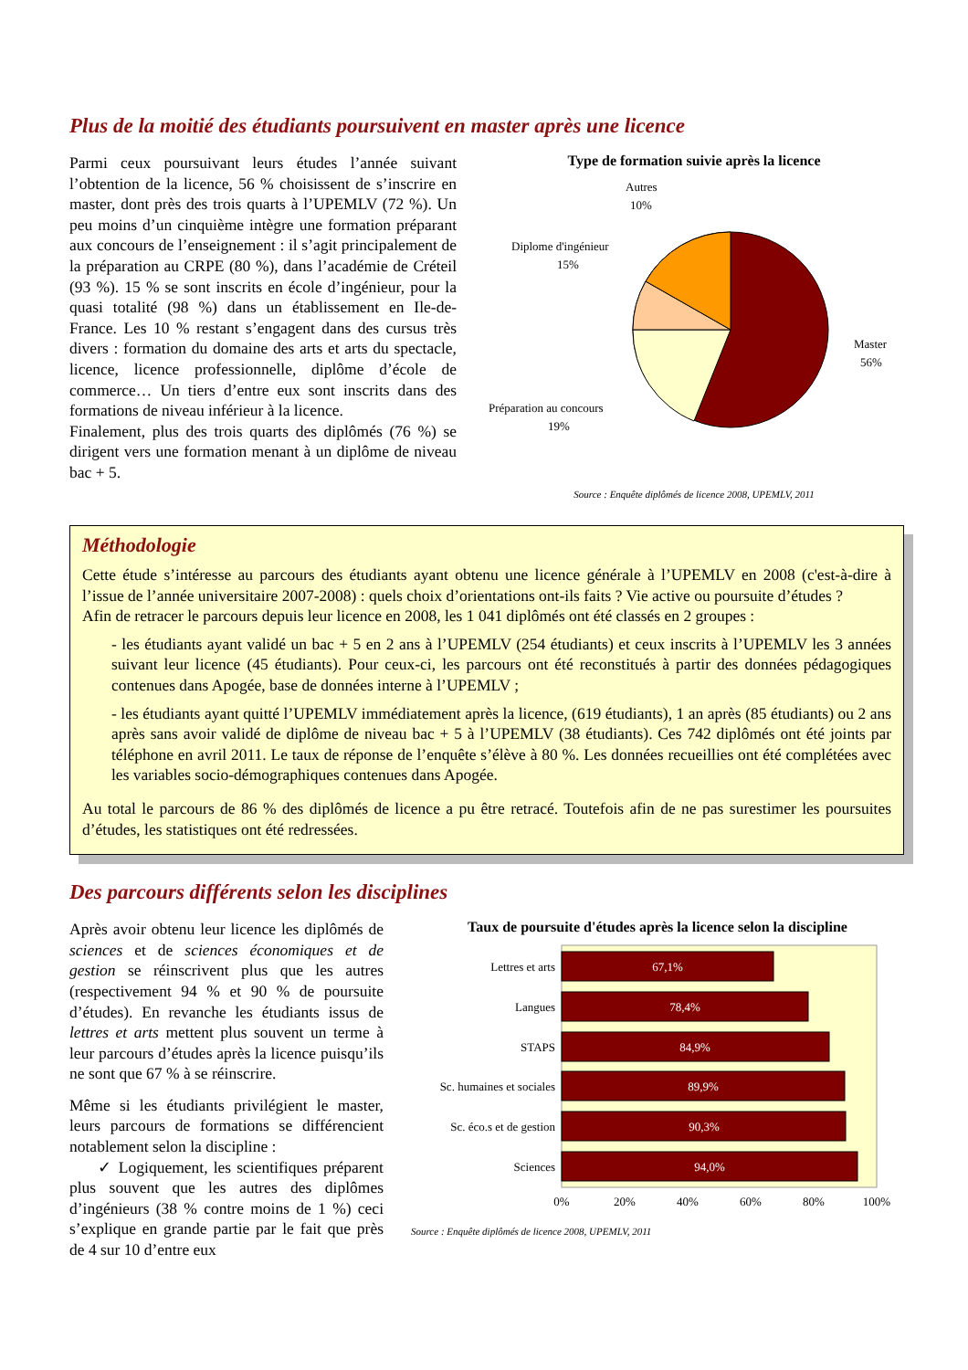Plus de la moitié des étudiants poursuivent en master après une licence
Parmi ceux poursuivant leurs études l’année suivant l’obtention de la licence, 56 % choisissent de s’inscrire en master, dont près des trois quarts à l’UPEMLV (72 %). Un peu moins d’un cinquième intègre une formation préparant aux concours de l’enseignement : il s’agit principalement de la préparation au CRPE (80 %), dans l’académie de Créteil (93 %). 15 % se sont inscrits en école d’ingénieur, pour la quasi totalité (98 %) dans un établissement en Ile-de-France. Les 10 % restant s’engagent dans des cursus très divers : formation du domaine des arts et arts du spectacle, licence, licence professionnelle, diplôme d’école de commerce… Un tiers d’entre eux sont inscrits dans des formations de niveau inférieur à la licence.
Finalement, plus des trois quarts des diplômés (76 %) se dirigent vers une formation menant à un diplôme de niveau bac + 5.
Type de formation suivie après la licence
Autres
10%
Diplome d'ingénieur
15%
Master
56%
Préparation au concours
19%
Source : Enquête diplômés de licence 2008, UPEMLV, 2011
Méthodologie
Cette étude s’intéresse au parcours des étudiants ayant obtenu une licence générale à l’UPEMLV en 2008 (c'est-à-dire à l’issue de l’année universitaire 2007-2008) : quels choix d’orientations ont-ils faits ? Vie active ou poursuite d’études ?
Afin de retracer le parcours depuis leur licence en 2008, les 1 041 diplômés ont été classés en 2 groupes :
- les étudiants ayant validé un bac + 5 en 2 ans à l’UPEMLV (254 étudiants) et ceux inscrits à l’UPEMLV les 3 années suivant leur licence (45 étudiants). Pour ceux-ci, les parcours ont été reconstitués à partir des données pédagogiques contenues dans Apogée, base de données interne à l’UPEMLV ;
- les étudiants ayant quitté l’UPEMLV immédiatement après la licence, (619 étudiants), 1 an après (85 étudiants) ou 2 ans après sans avoir validé de diplôme de niveau bac + 5 à l’UPEMLV (38 étudiants). Ces 742 diplômés ont été joints par téléphone en avril 2011. Le taux de réponse de l’enquête s’élève à 80 %. Les données recueillies ont été complétées avec les variables socio-démographiques contenues dans Apogée.
Au total le parcours de 86 % des diplômés de licence a pu être retracé. Toutefois afin de ne pas surestimer les poursuites d’études, les statistiques ont été redressées.
Des parcours différents selon les disciplines
Après avoir obtenu leur licence les diplômés de sciences et de sciences économiques et de gestion se réinscrivent plus que les autres (respectivement 94 % et 90 % de poursuite d’études). En revanche les étudiants issus de lettres et arts mettent plus souvent un terme à leur parcours d’études après la licence puisqu’ils ne sont que 67 % à se réinscrire.
Même si les étudiants privilégient le master, leurs parcours de formations se différencient notablement selon la discipline :
✓ Logiquement, les scientifiques préparent plus souvent que les autres des diplômes d’ingénieurs (38 % contre moins de 1 %) ceci s’explique en grande partie par le fait que près de 4 sur 10 d’entre eux
Taux de poursuite d'études après la licence selon la discipline
Lettres et arts
Langues
STAPS
Sc. humaines et sociales
Sc. éco.s et de gestion
Sciences
67,1%
78,4%
84,9%
89,9%
90,3%
94,0%
0%
20%
40%
60%
80%
100%
Source : Enquête diplômés de licence 2008, UPEMLV, 2011